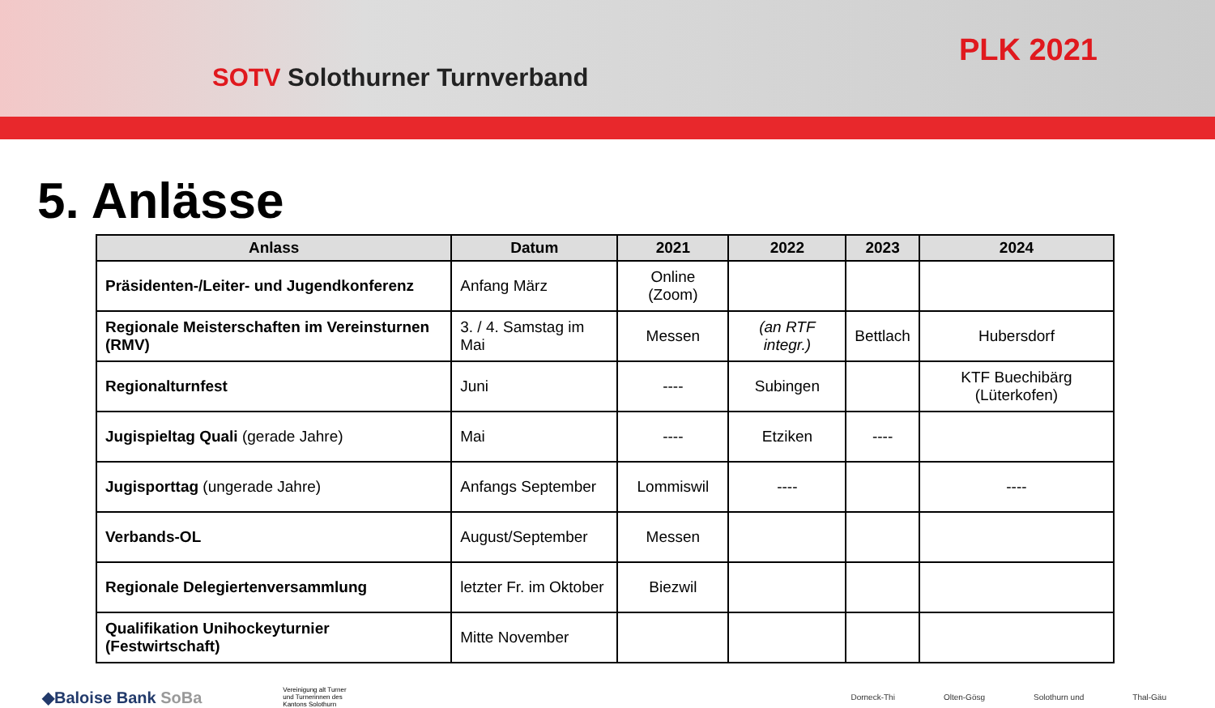SOTV Solothurner Turnverband
PLK 2021
5. Anlässe
| Anlass | Datum | 2021 | 2022 | 2023 | 2024 |
| --- | --- | --- | --- | --- | --- |
| Präsidenten-/Leiter- und Jugendkonferenz | Anfang März | Online (Zoom) | | | |
| Regionale Meisterschaften im Vereinsturnen (RMV) | 3. / 4. Samstag im Mai | Messen | (an RTF integr.) | Bettlach | Hubersdorf |
| Regionalturnfest | Juni | ---- | Subingen | | KTF Buechibärg (Lüterkofen) |
| Jugispieltag Quali (gerade Jahre) | Mai | ---- | Etziken | ---- | |
| Jugisporttag (ungerade Jahre) | Anfangs September | Lommiswil | ---- | | ---- |
| Verbands-OL | August/September | Messen | | | |
| Regionale Delegiertenversammlung | letzter Fr. im Oktober | Biezwil | | | |
| Qualifikation Unihockeyturnier (Festwirtschaft) | Mitte November | | | | |
◆Baloise Bank SoBa Vereinigung alt Turner und Turnerinnen des Kantons Solothurn
Dorneck-Thi Olten-Gösg Solothurn und Thal-Gäu